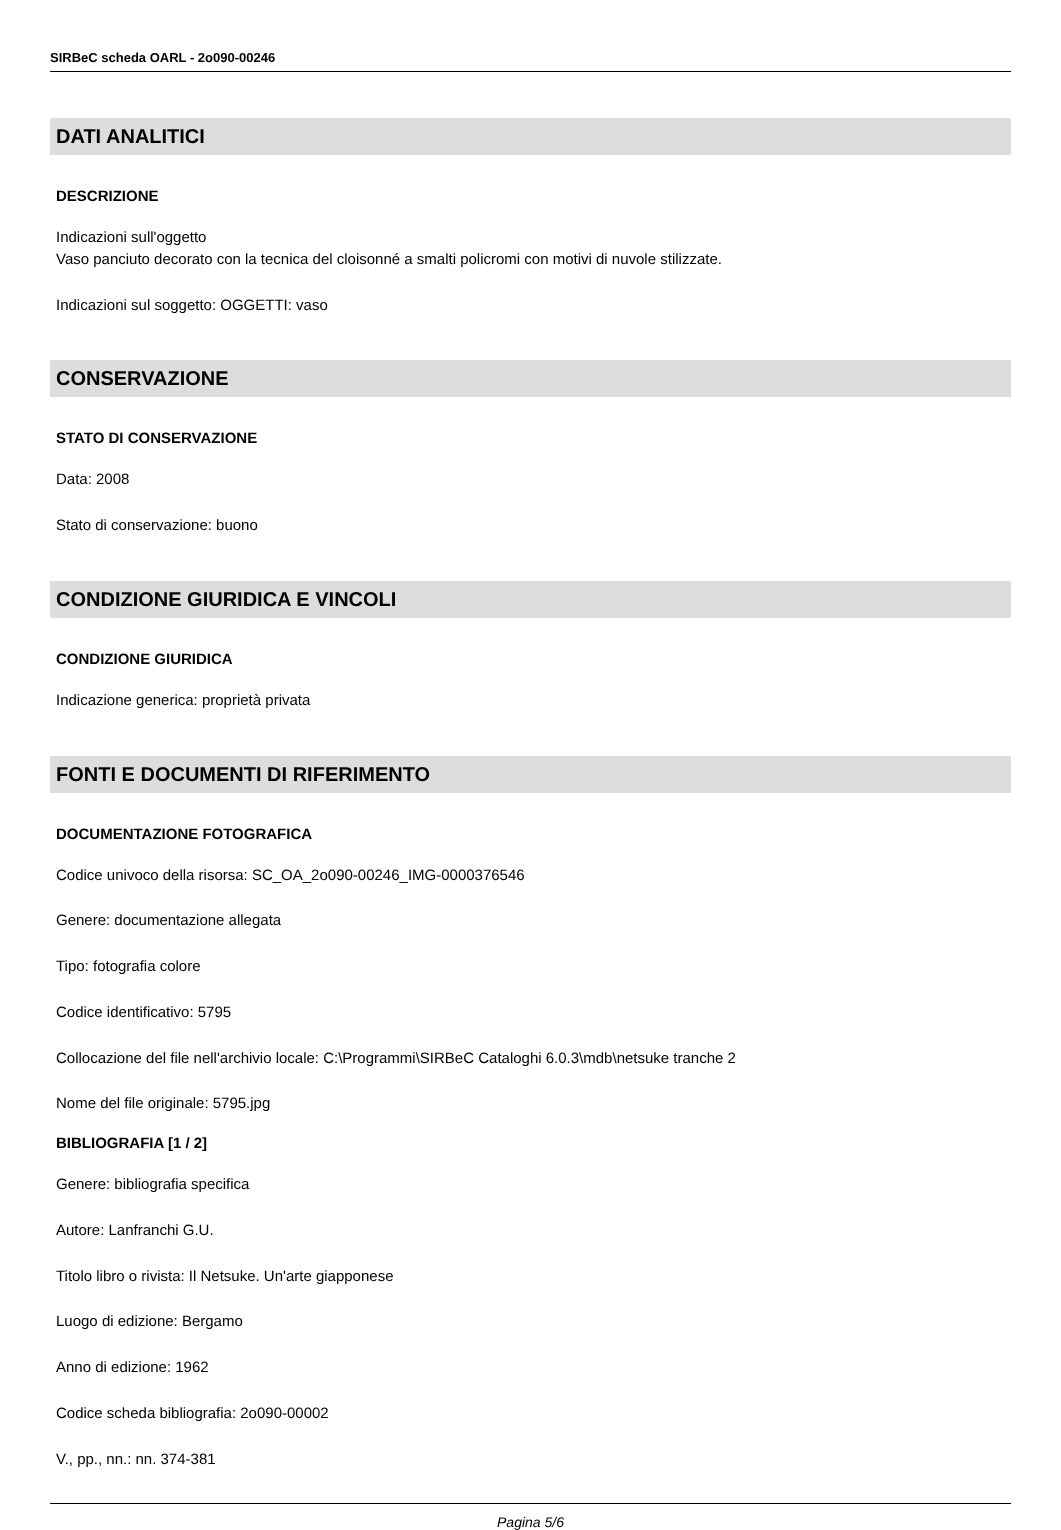SIRBeC scheda OARL - 2o090-00246
DATI ANALITICI
DESCRIZIONE
Indicazioni sull'oggetto
Vaso panciuto decorato con la tecnica del cloisonné a smalti policromi con motivi di nuvole stilizzate.
Indicazioni sul soggetto: OGGETTI: vaso
CONSERVAZIONE
STATO DI CONSERVAZIONE
Data: 2008
Stato di conservazione: buono
CONDIZIONE GIURIDICA E VINCOLI
CONDIZIONE GIURIDICA
Indicazione generica: proprietà privata
FONTI E DOCUMENTI DI RIFERIMENTO
DOCUMENTAZIONE FOTOGRAFICA
Codice univoco della risorsa: SC_OA_2o090-00246_IMG-0000376546
Genere: documentazione allegata
Tipo: fotografia colore
Codice identificativo: 5795
Collocazione del file nell'archivio locale: C:\Programmi\SIRBeC Cataloghi 6.0.3\mdb\netsuke tranche 2
Nome del file originale: 5795.jpg
BIBLIOGRAFIA [1 / 2]
Genere: bibliografia specifica
Autore: Lanfranchi G.U.
Titolo libro o rivista: Il Netsuke. Un'arte giapponese
Luogo di edizione: Bergamo
Anno di edizione: 1962
Codice scheda bibliografia: 2o090-00002
V., pp., nn.: nn. 374-381
Pagina 5/6